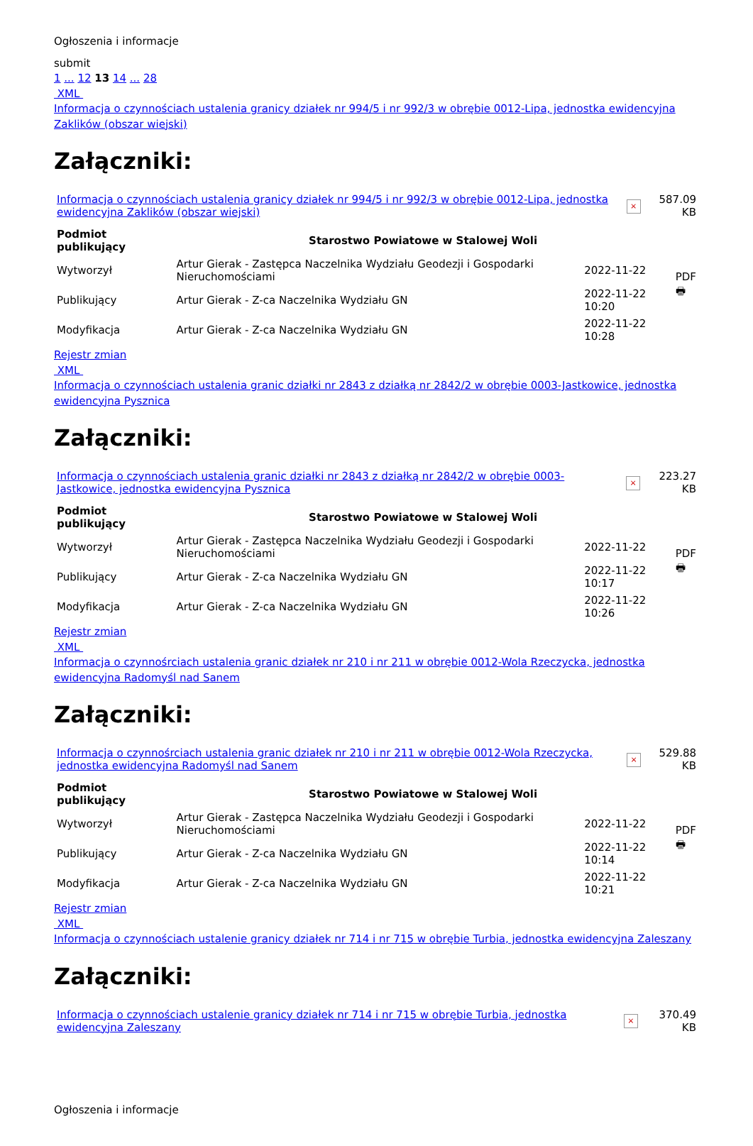Ogłoszenia i informacje
submit
1 ... 12 13 14 ... 28
XML
Informacja o czynnościach ustalenia granicy działek nr 994/5 i nr 992/3 w obrębie 0012-Lipa, jednostka ewidencyjna Zaklików (obszar wiejski)
Załączniki:
| Informacja o czynnościach ustalenia granicy działek nr 994/5 i nr 992/3 w obrębie 0012-Lipa, jednostka ewidencyjna Zaklików (obszar wiejski) | × | 587.09 KB |
| Podmiot publikujący | Starostwo Powiatowe w Stalowej Woli | | PDF 🖶 |
| Wytworzył | Artur Gierak - Zastępca Naczelnika Wydziału Geodezji i Gospodarki Nieruchomościami | 2022-11-22 | |
| Publikujący | Artur Gierak - Z-ca Naczelnika Wydziału GN | 2022-11-22 10:20 | |
| Modyfikacja | Artur Gierak - Z-ca Naczelnika Wydziału GN | 2022-11-22 10:28 | |
Rejestr zmian
XML
Informacja o czynnościach ustalenia granic działki nr 2843 z działką nr 2842/2 w obrębie 0003-Jastkowice, jednostka ewidencyjna Pysznica
Załączniki:
| Informacja o czynnościach ustalenia granic działki nr 2843 z działką nr 2842/2 w obrębie 0003-Jastkowice, jednostka ewidencyjna Pysznica | × | 223.27 KB |
| Podmiot publikujący | Starostwo Powiatowe w Stalowej Woli | | PDF 🖶 |
| Wytworzył | Artur Gierak - Zastępca Naczelnika Wydziału Geodezji i Gospodarki Nieruchomościami | 2022-11-22 | |
| Publikujący | Artur Gierak - Z-ca Naczelnika Wydziału GN | 2022-11-22 10:17 | |
| Modyfikacja | Artur Gierak - Z-ca Naczelnika Wydziału GN | 2022-11-22 10:26 | |
Rejestr zmian
XML
Informacja o czynnośrciach ustalenia granic działek nr 210 i nr 211 w obrębie 0012-Wola Rzeczycka, jednostka ewidencyjna Radomyśl nad Sanem
Załączniki:
| Informacja o czynnośrciach ustalenia granic działek nr 210 i nr 211 w obrębie 0012-Wola Rzeczycka, jednostka ewidencyjna Radomyśl nad Sanem | × | 529.88 KB |
| Podmiot publikujący | Starostwo Powiatowe w Stalowej Woli | | PDF 🖶 |
| Wytworzył | Artur Gierak - Zastępca Naczelnika Wydziału Geodezji i Gospodarki Nieruchomościami | 2022-11-22 | |
| Publikujący | Artur Gierak - Z-ca Naczelnika Wydziału GN | 2022-11-22 10:14 | |
| Modyfikacja | Artur Gierak - Z-ca Naczelnika Wydziału GN | 2022-11-22 10:21 | |
Rejestr zmian
XML
Informacja o czynnościach ustalenie granicy działek nr 714 i nr 715 w obrębie Turbia, jednostka ewidencyjna Zaleszany
Załączniki:
| Informacja o czynnościach ustalenie granicy działek nr 714 i nr 715 w obrębie Turbia, jednostka ewidencyjna Zaleszany | × | 370.49 KB |
Ogłoszenia i informacje